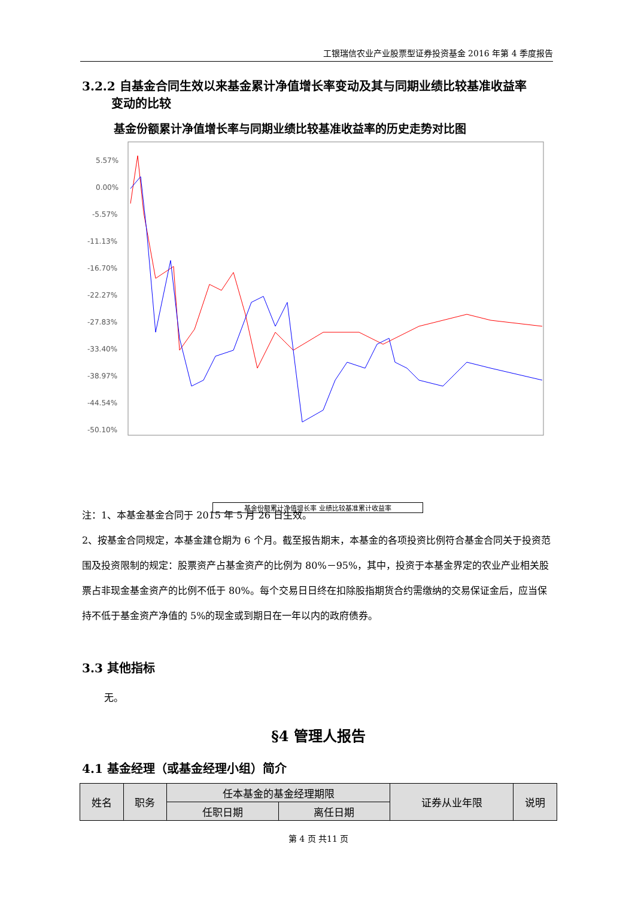工银瑞信农业产业股票型证券投资基金 2016 年第 4 季度报告
3.2.2 自基金合同生效以来基金累计净值增长率变动及其与同期业绩比较基准收益率
变动的比较
基金份额累计净值增长率与同期业绩比较基准收益率的历史走势对比图
5.57%
0.00%
-5.57%
-11.13%
-16.70%
-22.27%
-27.83%
-33.40%
-38.97%
-44.54%
-50.10%
基金份额累计净值增长率 业绩比较基准累计收益率
注：1、本基金基金合同于 2015 年 5 月 26 日生效。
2、按基金合同规定，本基金建仓期为 6 个月。截至报告期末，本基金的各项投资比例符合基金合同关于投资范围及投资限制的规定：股票资产占基金资产的比例为 80%－95%，其中，投资于本基金界定的农业产业相关股票占非现金基金资产的比例不低于 80%。每个交易日日终在扣除股指期货合约需缴纳的交易保证金后，应当保持不低于基金资产净值的 5%的现金或到期日在一年以内的政府债券。
3.3 其他指标
无。
§4 管理人报告
4.1 基金经理（或基金经理小组）简介
| 姓名 | 职务 | 任本基金的基金经理期限 | | 证券从业年限 | 说明 |
| | | 任职日期 | 离任日期 | | |
第 4 页 共11 页